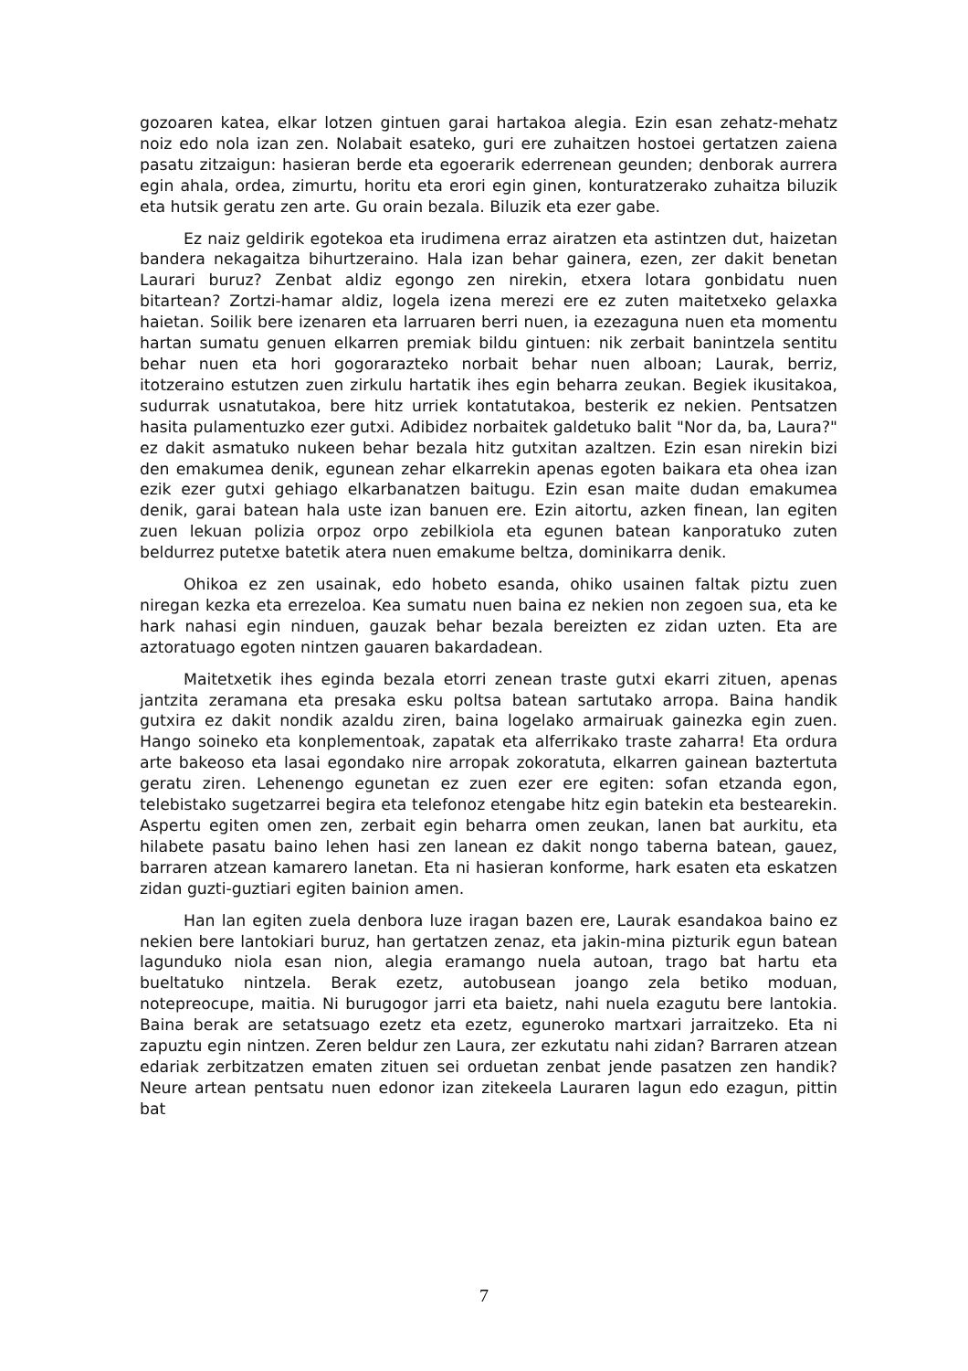gozoaren katea, elkar lotzen gintuen garai hartakoa alegia. Ezin esan zehatz-mehatz noiz edo nola izan zen. Nolabait esateko, guri ere zuhaitzen hostoei gertatzen zaiena pasatu zitzaigun: hasieran berde eta egoerarik ederrenean geunden; denborak aurrera egin ahala, ordea, zimurtu, horitu eta erori egin ginen, konturatzerako zuhaitza biluzik eta hutsik geratu zen arte. Gu orain bezala. Biluzik eta ezer gabe.
Ez naiz geldirik egotekoa eta irudimena erraz airatzen eta astintzen dut, haizetan bandera nekagaitza bihurtzeraino. Hala izan behar gainera, ezen, zer dakit benetan Laurari buruz? Zenbat aldiz egongo zen nirekin, etxera lotara gonbidatu nuen bitartean? Zortzi-hamar aldiz, logela izena merezi ere ez zuten maitetxeko gelaxka haietan. Soilik bere izenaren eta larruaren berri nuen, ia ezezaguna nuen eta momentu hartan sumatu genuen elkarren premiak bildu gintuen: nik zerbait banintzela sentitu behar nuen eta hori gogorarazteko norbait behar nuen alboan; Laurak, berriz, itotzeraino estutzen zuen zirkulu hartatik ihes egin beharra zeukan. Begiek ikusitakoa, sudurrak usnatutakoa, bere hitz urriek kontatutakoa, besterik ez nekien. Pentsatzen hasita pulamentuzko ezer gutxi. Adibidez norbaitek galdetuko balit "Nor da, ba, Laura?" ez dakit asmatuko nukeen behar bezala hitz gutxitan azaltzen. Ezin esan nirekin bizi den emakumea denik, egunean zehar elkarrekin apenas egoten baikara eta ohea izan ezik ezer gutxi gehiago elkarbanatzen baitugu. Ezin esan maite dudan emakumea denik, garai batean hala uste izan banuen ere. Ezin aitortu, azken finean, lan egiten zuen lekuan polizia orpoz orpo zebilkiola eta egunen batean kanporatuko zuten beldurrez putetxe batetik atera nuen emakume beltza, dominikarra denik.
Ohikoa ez zen usainak, edo hobeto esanda, ohiko usainen faltak piztu zuen niregan kezka eta errezeloa. Kea sumatu nuen baina ez nekien non zegoen sua, eta ke hark nahasi egin ninduen, gauzak behar bezala bereizten ez zidan uzten. Eta are aztoratuago egoten nintzen gauaren bakardadean.
Maitetxetik ihes eginda bezala etorri zenean traste gutxi ekarri zituen, apenas jantzita zeramana eta presaka esku poltsa batean sartutako arropa. Baina handik gutxira ez dakit nondik azaldu ziren, baina logelako armairuak gainezka egin zuen. Hango soineko eta konplementoak, zapatak eta alferrikako traste zaharra! Eta ordura arte bakeoso eta lasai egondako nire arropak zokoratuta, elkarren gainean baztertuta geratu ziren. Lehenengo egunetan ez zuen ezer ere egiten: sofan etzanda egon, telebistako sugetzarrei begira eta telefonoz etengabe hitz egin batekin eta bestearekin. Aspertu egiten omen zen, zerbait egin beharra omen zeukan, lanen bat aurkitu, eta hilabete pasatu baino lehen hasi zen lanean ez dakit nongo taberna batean, gauez, barraren atzean kamarero lanetan. Eta ni hasieran konforme, hark esaten eta eskatzen zidan guzti-guztiari egiten bainion amen.
Han lan egiten zuela denbora luze iragan bazen ere, Laurak esandakoa baino ez nekien bere lantokiari buruz, han gertatzen zenaz, eta jakin-mina pizturik egun batean lagunduko niola esan nion, alegia eramango nuela autoan, trago bat hartu eta bueltatuko nintzela. Berak ezetz, autobusean joango zela betiko moduan, notepreocupe, maitia. Ni burugogor jarri eta baietz, nahi nuela ezagutu bere lantokia. Baina berak are setatsuago ezetz eta ezetz, eguneroko martxari jarraitzeko. Eta ni zapuztu egin nintzen. Zeren beldur zen Laura, zer ezkutatu nahi zidan? Barraren atzean edariak zerbitzatzen ematen zituen sei orduetan zenbat jende pasatzen zen handik? Neure artean pentsatu nuen edonor izan zitekeela Lauraren lagun edo ezagun, pittin bat
7